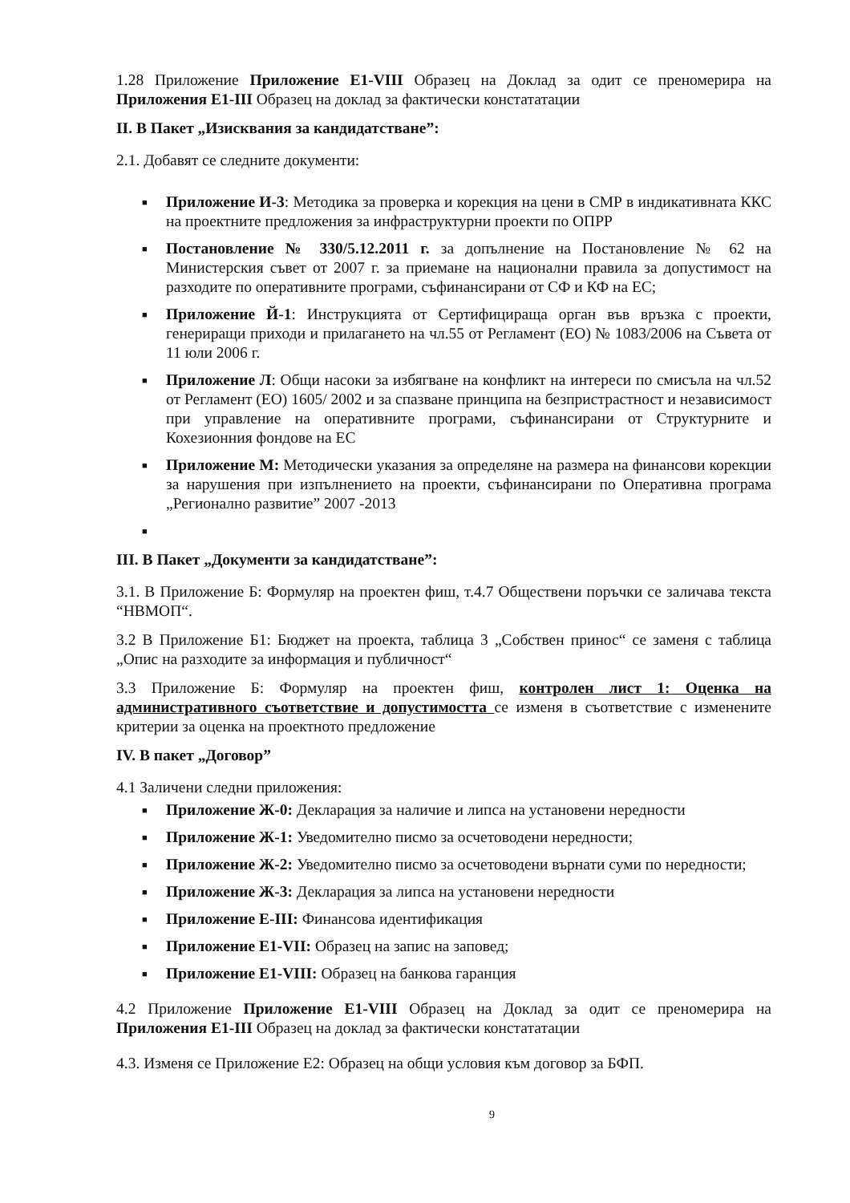1.28 Приложение Приложение Е1-VIII Образец на Доклад за одит се преномерира на Приложения Е1-III Образец на доклад за фактически констататации
II. В Пакет „Изисквания за кандидатстване”:
2.1. Добавят се следните документи:
■ Приложение И-3: Методика за проверка и корекция на цени в СМР в индикативната ККС на проектните предложения за инфраструктурни проекти по ОПРР
■ Постановление № 330/5.12.2011 г. за допълнение на Постановление № 62 на Министерския съвет от 2007 г. за приемане на национални правила за допустимост на разходите по оперативните програми, съфинансирани от СФ и КФ на ЕС;
■ Приложение Й-1: Инструкцията от Сертифицираща орган във връзка с проекти, генериращи приходи и прилагането на чл.55 от Регламент (ЕО) № 1083/2006 на Съвета от 11 юли 2006 г.
■ Приложение Л: Общи насоки за избягване на конфликт на интереси по смисъла на чл.52 от Регламент (ЕО) 1605/ 2002 и за спазване принципа на безпристрастност и независимост при управление на оперативните програми, съфинансирани от Структурните и Кохезионния фондове на ЕС
■ Приложение М: Методически указания за определяне на размера на финансови корекции за нарушения при изпълнението на проекти, съфинансирани по Оперативна програма „Регионално развитие” 2007 -2013
■
III. В Пакет „Документи за кандидатстване”:
3.1. В Приложение Б: Формуляр на проектен фиш, т.4.7 Обществени поръчки се заличава текста “НВМОП“.
3.2 В Приложение Б1: Бюджет на проекта, таблица 3 „Собствен принос“ се заменя с таблица „Опис на разходите за информация и публичност“
3.3 Приложение Б: Формуляр на проектен фиш, контролен лист 1: Оценка на административного съответствие и допустимостта се изменя в съответствие с изменените критерии за оценка на проектното предложение
IV. В пакет „Договор”
4.1 Заличени следни приложения:
■ Приложение Ж-0: Декларация за наличие и липса на установени нередности
■ Приложение Ж-1: Уведомително писмо за осчетоводени нередности;
■ Приложение Ж-2: Уведомително писмо за осчетоводени върнати суми по нередности;
■ Приложение Ж-3: Декларация за липса на установени нередности
■ Приложение Е-III: Финансова идентификация
■ Приложение Е1-VII: Образец на запис на заповед;
■ Приложение Е1-VIII: Образец на банкова гаранция
4.2 Приложение Приложение Е1-VIII Образец на Доклад за одит се преномерира на Приложения Е1-III Образец на доклад за фактически констататации
4.3. Изменя се Приложение Е2: Образец на общи условия към договор за БФП.
9